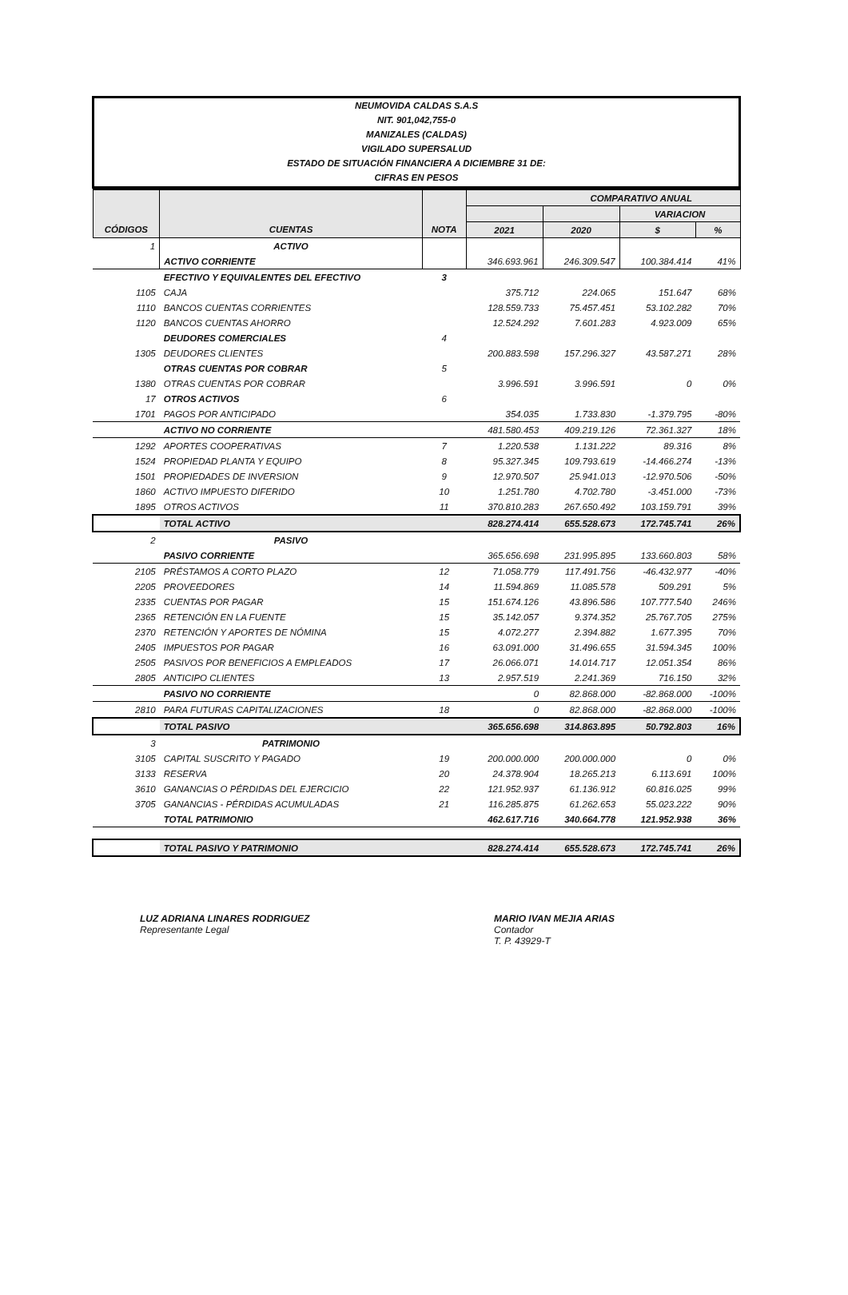NEUMOVIDA CALDAS S.A.S
NIT. 901,042,755-0
MANIZALES (CALDAS)
VIGILADO SUPERSALUD
ESTADO DE SITUACIÓN FINANCIERA A DICIEMBRE 31 DE:
CIFRAS EN PESOS
| | | | | COMPARATIVO ANUAL | | |
| --- | --- | --- | --- | --- | --- | --- |
| | | | | | VARIACION | |
| CÓDIGOS | CUENTAS | NOTA | 2021 | 2020 | $ | % |
| 1 | ACTIVO | | | | | |
| | ACTIVO CORRIENTE | | 346.693.961 | 246.309.547 | 100.384.414 | 41% |
| | EFECTIVO Y EQUIVALENTES DEL EFECTIVO | 3 | | | | |
| 1105 | CAJA | | 375.712 | 224.065 | 151.647 | 68% |
| 1110 | BANCOS CUENTAS CORRIENTES | | 128.559.733 | 75.457.451 | 53.102.282 | 70% |
| 1120 | BANCOS CUENTAS AHORRO | | 12.524.292 | 7.601.283 | 4.923.009 | 65% |
| | DEUDORES COMERCIALES | 4 | | | | |
| 1305 | DEUDORES CLIENTES | | 200.883.598 | 157.296.327 | 43.587.271 | 28% |
| | OTRAS CUENTAS POR COBRAR | 5 | | | | |
| 1380 | OTRAS CUENTAS POR COBRAR | | 3.996.591 | 3.996.591 | 0 | 0% |
| 17 | OTROS ACTIVOS | 6 | | | | |
| 1701 | PAGOS POR ANTICIPADO | | 354.035 | 1.733.830 | -1.379.795 | -80% |
| | ACTIVO NO CORRIENTE | | 481.580.453 | 409.219.126 | 72.361.327 | 18% |
| 1292 | APORTES COOPERATIVAS | 7 | 1.220.538 | 1.131.222 | 89.316 | 8% |
| 1524 | PROPIEDAD PLANTA Y EQUIPO | 8 | 95.327.345 | 109.793.619 | -14.466.274 | -13% |
| 1501 | PROPIEDADES DE INVERSION | 9 | 12.970.507 | 25.941.013 | -12.970.506 | -50% |
| 1860 | ACTIVO IMPUESTO DIFERIDO | 10 | 1.251.780 | 4.702.780 | -3.451.000 | -73% |
| 1895 | OTROS ACTIVOS | 11 | 370.810.283 | 267.650.492 | 103.159.791 | 39% |
| | TOTAL ACTIVO | | 828.274.414 | 655.528.673 | 172.745.741 | 26% |
| 2 | PASIVO | | | | | |
| | PASIVO CORRIENTE | | 365.656.698 | 231.995.895 | 133.660.803 | 58% |
| 2105 | PRÉSTAMOS A CORTO PLAZO | 12 | 71.058.779 | 117.491.756 | -46.432.977 | -40% |
| 2205 | PROVEEDORES | 14 | 11.594.869 | 11.085.578 | 509.291 | 5% |
| 2335 | CUENTAS POR PAGAR | 15 | 151.674.126 | 43.896.586 | 107.777.540 | 246% |
| 2365 | RETENCIÓN EN LA FUENTE | 15 | 35.142.057 | 9.374.352 | 25.767.705 | 275% |
| 2370 | RETENCIÓN Y APORTES DE NÓMINA | 15 | 4.072.277 | 2.394.882 | 1.677.395 | 70% |
| 2405 | IMPUESTOS POR PAGAR | 16 | 63.091.000 | 31.496.655 | 31.594.345 | 100% |
| 2505 | PASIVOS POR BENEFICIOS A EMPLEADOS | 17 | 26.066.071 | 14.014.717 | 12.051.354 | 86% |
| 2805 | ANTICIPO CLIENTES | 13 | 2.957.519 | 2.241.369 | 716.150 | 32% |
| | PASIVO NO CORRIENTE | | 0 | 82.868.000 | -82.868.000 | -100% |
| 2810 | PARA FUTURAS CAPITALIZACIONES | 18 | 0 | 82.868.000 | -82.868.000 | -100% |
| | TOTAL PASIVO | | 365.656.698 | 314.863.895 | 50.792.803 | 16% |
| 3 | PATRIMONIO | | | | | |
| 3105 | CAPITAL SUSCRITO Y PAGADO | 19 | 200.000.000 | 200.000.000 | 0 | 0% |
| 3133 | RESERVA | 20 | 24.378.904 | 18.265.213 | 6.113.691 | 100% |
| 3610 | GANANCIAS O PÉRDIDAS DEL EJERCICIO | 22 | 121.952.937 | 61.136.912 | 60.816.025 | 99% |
| 3705 | GANANCIAS - PÉRDIDAS ACUMULADAS | 21 | 116.285.875 | 61.262.653 | 55.023.222 | 90% |
| | TOTAL PATRIMONIO | | 462.617.716 | 340.664.778 | 121.952.938 | 36% |
| | TOTAL PASIVO Y PATRIMONIO | | 828.274.414 | 655.528.673 | 172.745.741 | 26% |
LUZ ADRIANA LINARES RODRIGUEZ
Representante Legal
MARIO IVAN MEJIA ARIAS
Contador
T. P. 43929-T